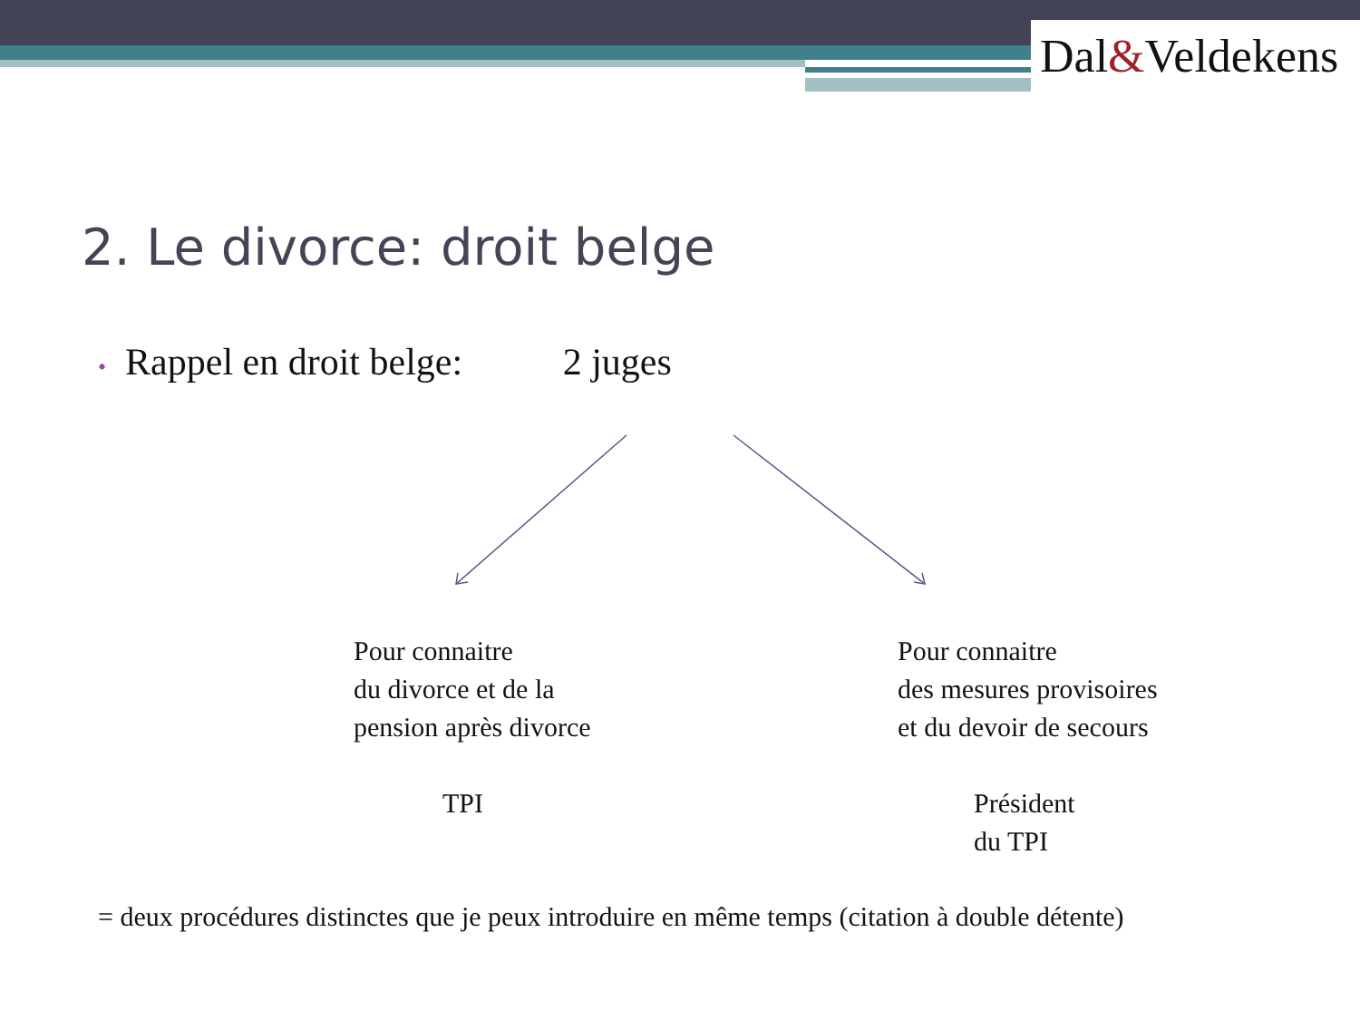Dal&Veldekens
2. Le divorce: droit belge
• Rappel en droit belge: 2 juges
Pour connaitre
du divorce et de la
pension après divorce
Pour connaitre
des mesures provisoires
et du devoir de secours
TPI
Président
du TPI
= deux procédures distinctes que je peux introduire en même temps (citation à double détente)